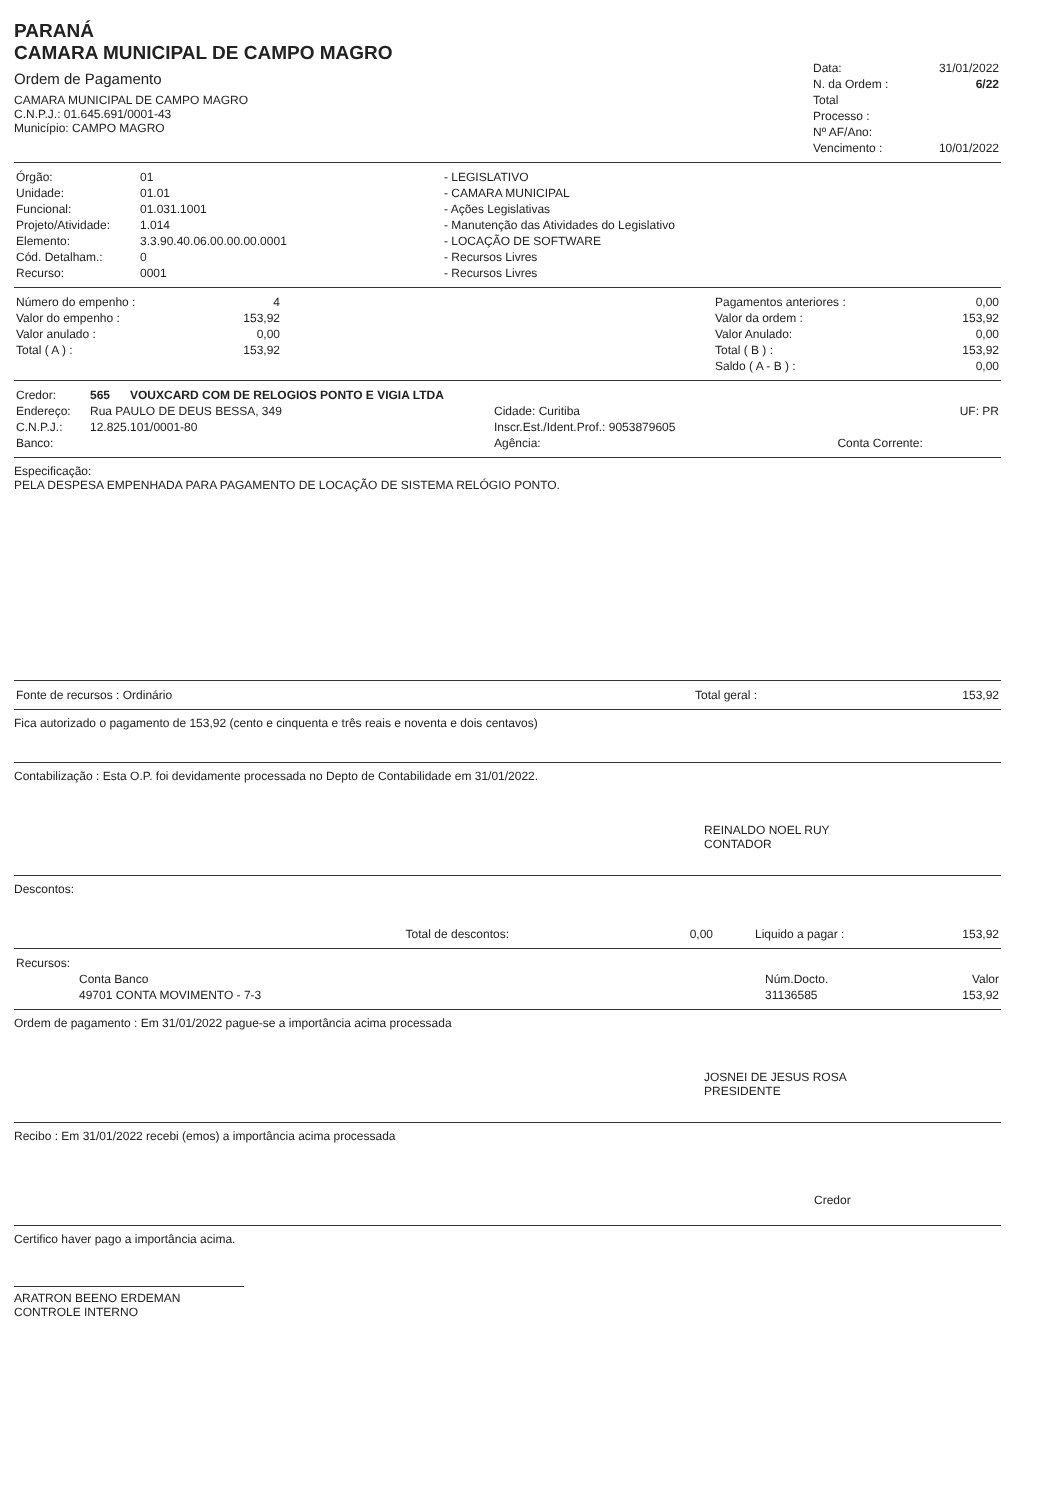PARANÁ
CAMARA MUNICIPAL DE CAMPO MAGRO
Ordem de Pagamento
CAMARA MUNICIPAL DE CAMPO MAGRO
C.N.P.J.: 01.645.691/0001-43
Município: CAMPO MAGRO
| Data: | 31/01/2022 |
| N. da Ordem : | 6/22 |
| Total | |
| Processo : | |
| Nº AF/Ano: | |
| Vencimento : | 10/01/2022 |
| Órgão: | 01 | - LEGISLATIVO |
| Unidade: | 01.01 | - CAMARA MUNICIPAL |
| Funcional: | 01.031.1001 | - Ações Legislativas |
| Projeto/Atividade: | 1.014 | - Manutenção das Atividades do Legislativo |
| Elemento: | 3.3.90.40.06.00.00.00.0001 | - LOCAÇÃO DE SOFTWARE |
| Cód. Detalham.: | 0 | - Recursos Livres |
| Recurso: | 0001 | - Recursos Livres |
| Número do empenho : | 4 | | Pagamentos anteriores : | 0,00 |
| Valor do empenho : | 153,92 | | Valor da ordem : | 153,92 |
| Valor anulado : | 0,00 | | Valor Anulado: | 0,00 |
| Total ( A ) : | 153,92 | | Total ( B ) : | 153,92 |
| | | | Saldo ( A - B ) : | 0,00 |
| Credor: | 565 VOUXCARD COM DE RELOGIOS PONTO E VIGIA LTDA | | |
| Endereço: | Rua PAULO DE DEUS BESSA, 349 | Cidade: Curitiba | UF: PR |
| C.N.P.J.: | 12.825.101/0001-80 | Inscr.Est./Ident.Prof.: 9053879605 | |
| Banco: | | Agência: | Conta Corrente: |
Especificação:
PELA DESPESA EMPENHADA PARA PAGAMENTO DE LOCAÇÃO DE SISTEMA RELÓGIO PONTO.
| Fonte de recursos : Ordinário | Total geral : | 153,92 |
Fica autorizado o pagamento de 153,92 (cento e cinquenta e três reais e noventa e dois centavos)
Contabilização : Esta O.P. foi devidamente processada no Depto de Contabilidade em 31/01/2022.
REINALDO NOEL RUY
CONTADOR
Descontos:
| Total de descontos: | 0,00 | Liquido a pagar : | 153,92 |
| Recursos: | | |
| Conta Banco | Núm.Docto. | Valor |
| 49701 CONTA MOVIMENTO - 7-3 | 31136585 | 153,92 |
Ordem de pagamento : Em 31/01/2022 pague-se a importância acima processada
JOSNEI DE JESUS ROSA
PRESIDENTE
Recibo : Em 31/01/2022 recebi (emos) a importância acima processada
Credor
Certifico haver pago a importância acima.
ARATRON BEENO ERDEMAN
CONTROLE INTERNO